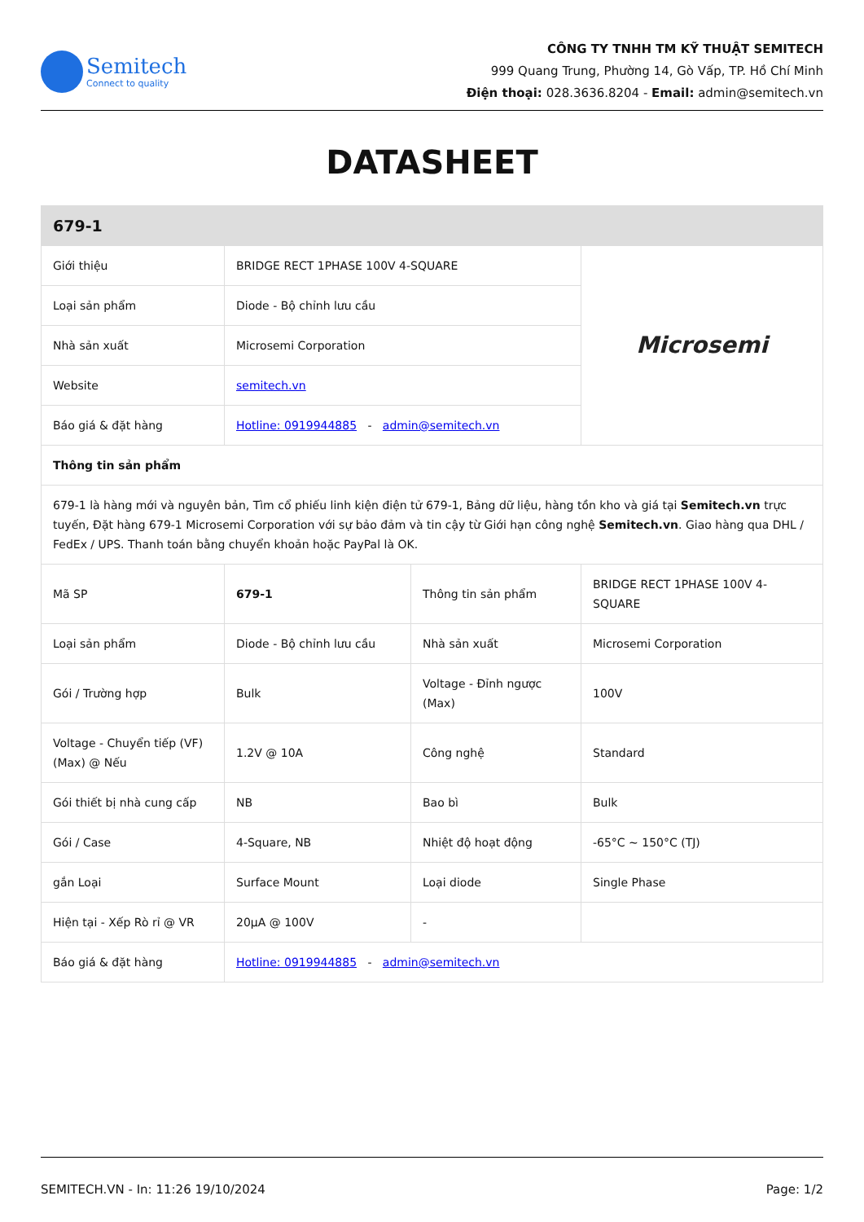Semitech
Connect to quality
CÔNG TY TNHH TM KỸ THUẬT SEMITECH
999 Quang Trung, Phường 14, Gò Vấp, TP. Hồ Chí Minh
Điện thoại: 028.3636.8204 - Email: admin@semitech.vn
DATASHEET
| 679-1 | | | |
| --- | --- | --- | --- |
| Giới thiệu | BRIDGE RECT 1PHASE 100V 4-SQUARE | | Microsemi |
| Loại sản phẩm | Diode - Bộ chỉnh lưu cầu | | |
| Nhà sản xuất | Microsemi Corporation | | |
| Website | semitech.vn | | |
| Báo giá & đặt hàng | Hotline: 0919944885 - admin@semitech.vn | | |
| Thông tin sản phẩm | | | |
| 679-1 là hàng mới và nguyên bản, Tìm cổ phiếu linh kiện điện tử 679-1, Bảng dữ liệu, hàng tồn kho và giá tại Semitech.vn trực tuyến, Đặt hàng 679-1 Microsemi Corporation với sự bảo đảm và tin cậy từ Giới hạn công nghệ Semitech.vn . Giao hàng qua DHL / FedEx / UPS. Thanh toán bằng chuyển khoản hoặc PayPal là OK. | | | |
| Mã SP | 679-1 | Thông tin sản phẩm | BRIDGE RECT 1PHASE 100V 4-SQUARE |
| Loại sản phẩm | Diode - Bộ chỉnh lưu cầu | Nhà sản xuất | Microsemi Corporation |
| Gói / Trường hợp | Bulk | Voltage - Đỉnh ngược (Max) | 100V |
| Voltage - Chuyển tiếp (VF) (Max) @ Nếu | 1.2V @ 10A | Công nghệ | Standard |
| Gói thiết bị nhà cung cấp | NB | Bao bì | Bulk |
| Gói / Case | 4-Square, NB | Nhiệt độ hoạt động | -65°C ~ 150°C (TJ) |
| gắn Loại | Surface Mount | Loại diode | Single Phase |
| Hiện tại - Xếp Rò rỉ @ VR | 20µA @ 100V | - | |
| Báo giá & đặt hàng | Hotline: 0919944885 - admin@semitech.vn | | |
SEMITECH.VN - In: 11:26 19/10/2024 Page: 1/2